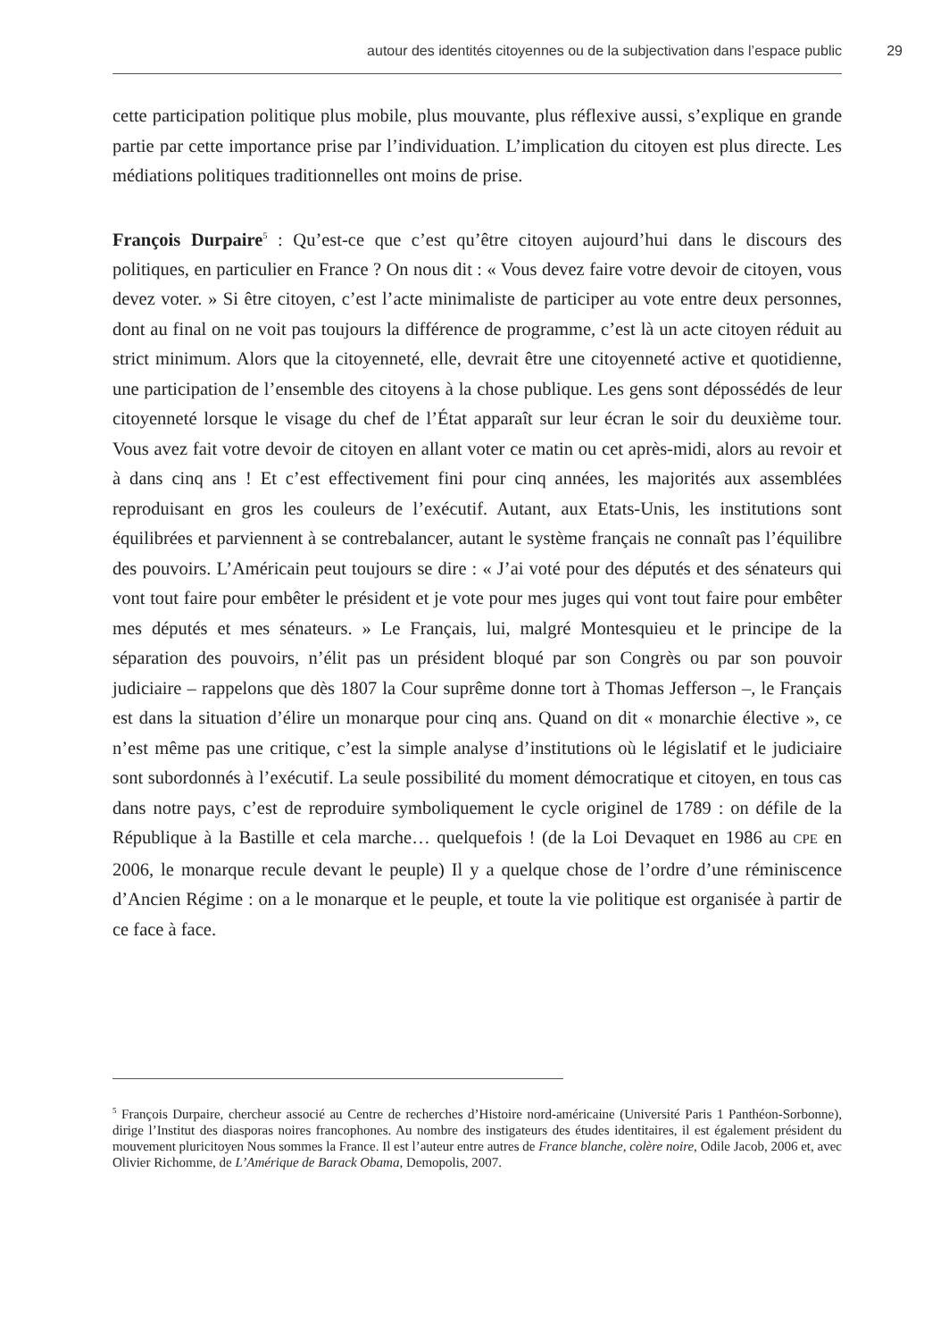autour des identités citoyennes ou de la subjectivation dans l’espace public 29
cette participation politique plus mobile, plus mouvante, plus réflexive aussi, s’explique en grande partie par cette importance prise par l’individuation. L’implication du citoyen est plus directe. Les médiations politiques traditionnelles ont moins de prise.
François Durpaire<sup>5</sup> : Qu’est-ce que c’est qu’être citoyen aujourd’hui dans le discours des politiques, en particulier en France ? On nous dit : « Vous devez faire votre devoir de citoyen, vous devez voter. » Si être citoyen, c’est l’acte minimaliste de participer au vote entre deux personnes, dont au final on ne voit pas toujours la différence de programme, c’est là un acte citoyen réduit au strict minimum. Alors que la citoyenneté, elle, devrait être une citoyenneté active et quotidienne, une participation de l’ensemble des citoyens à la chose publique. Les gens sont dépossédés de leur citoyenneté lorsque le visage du chef de l’État apparaît sur leur écran le soir du deuxième tour. Vous avez fait votre devoir de citoyen en allant voter ce matin ou cet après-midi, alors au revoir et à dans cinq ans ! Et c’est effectivement fini pour cinq années, les majorités aux assemblées reproduisant en gros les couleurs de l’exécutif. Autant, aux Etats-Unis, les institutions sont équilibrées et parviennent à se contrebalancer, autant le système français ne connaît pas l’équilibre des pouvoirs. L’Américain peut toujours se dire : « J’ai voté pour des députés et des sénateurs qui vont tout faire pour embêter le président et je vote pour mes juges qui vont tout faire pour embêter mes députés et mes sénateurs. » Le Français, lui, malgré Montesquieu et le principe de la séparation des pouvoirs, n’élit pas un président bloqué par son Congrès ou par son pouvoir judiciaire – rappelons que dès 1807 la Cour suprême donne tort à Thomas Jefferson –, le Français est dans la situation d’élire un monarque pour cinq ans. Quand on dit « monarchie élective », ce n’est même pas une critique, c’est la simple analyse d’institutions où le législatif et le judiciaire sont subordonnés à l’exécutif. La seule possibilité du moment démocratique et citoyen, en tous cas dans notre pays, c’est de reproduire symboliquement le cycle originel de 1789 : on défile de la République à la Bastille et cela marche… quelquefois ! (de la Loi Devaquet en 1986 au CPE en 2006, le monarque recule devant le peuple) Il y a quelque chose de l’ordre d’une réminiscence d’Ancien Régime : on a le monarque et le peuple, et toute la vie politique est organisée à partir de ce face à face.
<sup>5</sup> François Durpaire, chercheur associé au Centre de recherches d’Histoire nord-américaine (Université Paris 1 Panthéon-Sorbonne), dirige l’Institut des diasporas noires francophones. Au nombre des instigateurs des études identitaires, il est également président du mouvement pluricitoyen Nous sommes la France. Il est l’auteur entre autres de France blanche, colère noire, Odile Jacob, 2006 et, avec Olivier Richomme, de L’Amérique de Barack Obama, Demopolis, 2007.